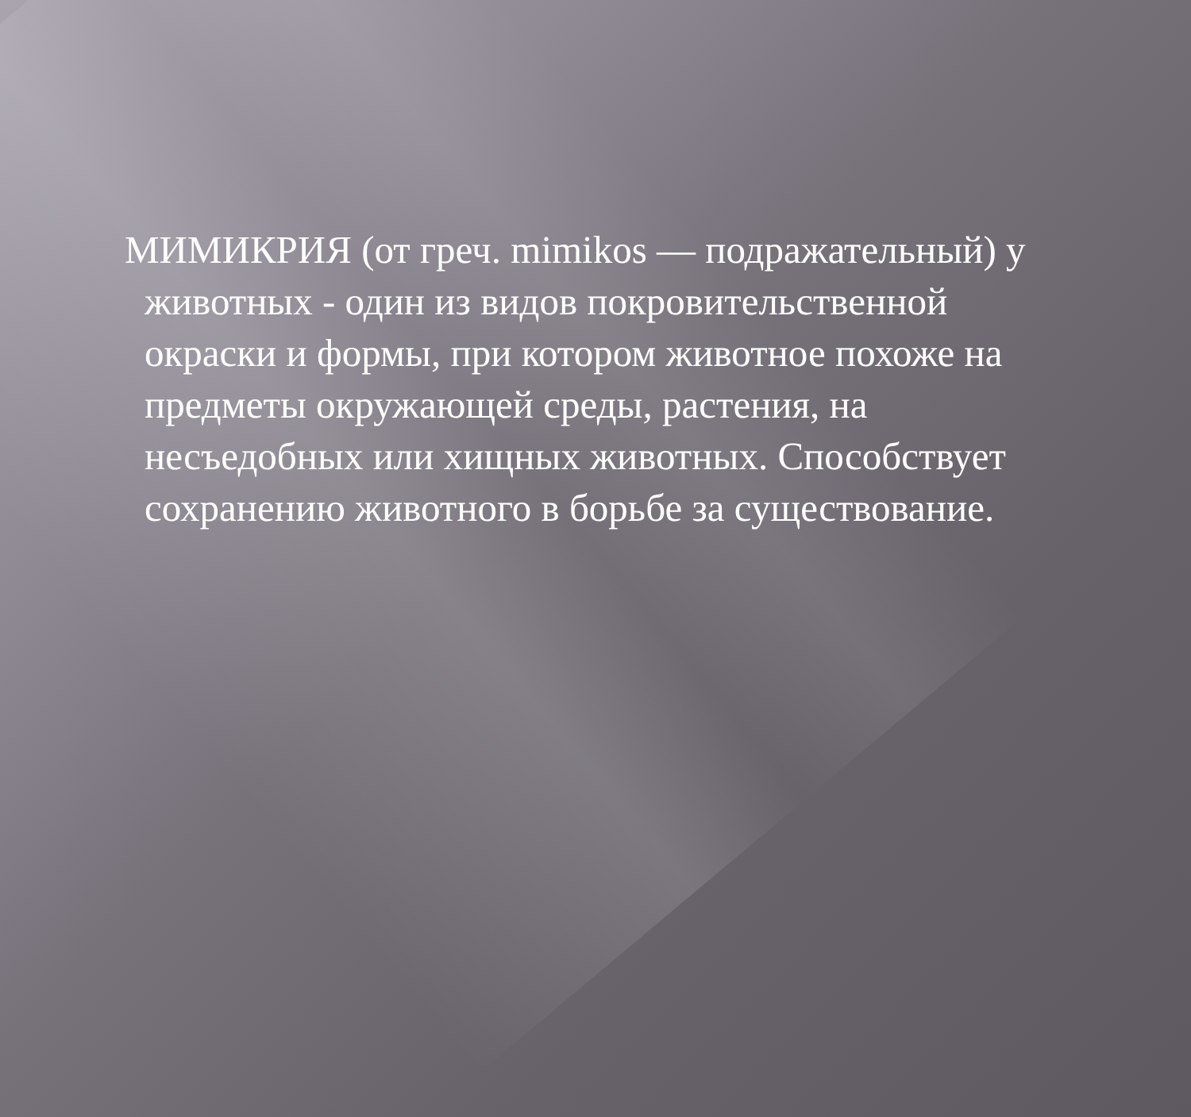МИМИКРИЯ (от греч. mimikos — подражательный) у животных - один из видов покровительственной окраски и формы, при котором животное похоже на предметы окружающей среды, растения, на несъедобных или хищных животных. Способствует сохранению животного в борьбе за существование.